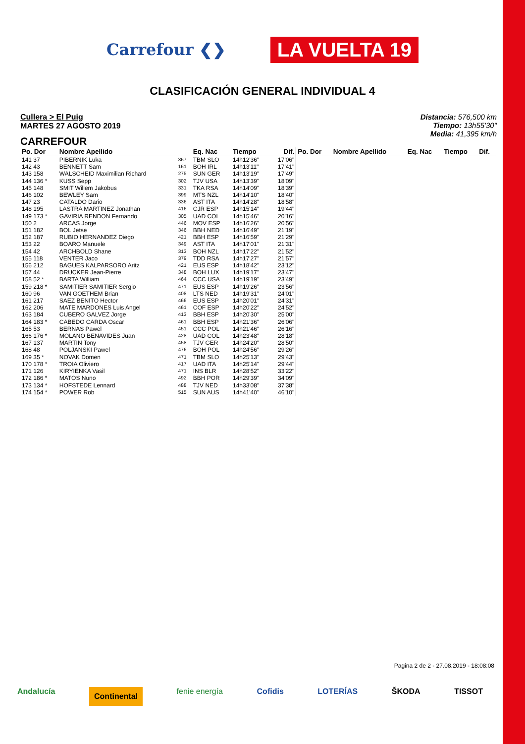Carrefour ❮❯ LA VUELTA 19
CLASIFICACIÓN GENERAL INDIVIDUAL 4
Cullera > El Puig
MARTES 27 AGOSTO 2019
CARREFOUR
Distancia: 576,500 km
Tiempo: 13h55'30"
Media: 41,395 km/h
| Po. Dor | Nombre Apellido | | Eq. Nac | Tiempo | Dif. | Po. Dor | Nombre Apellido | Eq. Nac | Tiempo | Dif. |
| --- | --- | --- | --- | --- | --- | --- | --- | --- | --- | --- |
| 141 37 | PIBERNIK Luka | 367 | TBM SLO | 14h12'36" | 17'06" | | | | | |
| 142 43 | BENNETT Sam | 161 | BOH IRL | 14h13'11" | 17'41" | | | | | |
| 143 158 | WALSCHEID Maximilian Richard | 275 | SUN GER | 14h13'19" | 17'49" | | | | | |
| 144 136 * | KUSS Sepp | 302 | TJV USA | 14h13'39" | 18'09" | | | | | |
| 145 148 | SMIT Willem Jakobus | 331 | TKA RSA | 14h14'09" | 18'39" | | | | | |
| 146 102 | BEWLEY Sam | 399 | MTS NZL | 14h14'10" | 18'40" | | | | | |
| 147 23 | CATALDO Dario | 336 | AST ITA | 14h14'28" | 18'58" | | | | | |
| 148 195 | LASTRA MARTINEZ Jonathan | 416 | CJR ESP | 14h15'14" | 19'44" | | | | | |
| 149 173 * | GAVIRIA RENDON Fernando | 305 | UAD COL | 14h15'46" | 20'16" | | | | | |
| 150 2 | ARCAS Jorge | 446 | MOV ESP | 14h16'26" | 20'56" | | | | | |
| 151 182 | BOL Jetse | 346 | BBH NED | 14h16'49" | 21'19" | | | | | |
| 152 187 | RUBIO HERNANDEZ Diego | 421 | BBH ESP | 14h16'59" | 21'29" | | | | | |
| 153 22 | BOARO Manuele | 349 | AST ITA | 14h17'01" | 21'31" | | | | | |
| 154 42 | ARCHBOLD Shane | 313 | BOH NZL | 14h17'22" | 21'52" | | | | | |
| 155 118 | VENTER Jaco | 379 | TDD RSA | 14h17'27" | 21'57" | | | | | |
| 156 212 | BAGUES KALPARSORO Aritz | 421 | EUS ESP | 14h18'42" | 23'12" | | | | | |
| 157 44 | DRUCKER Jean-Pierre | 348 | BOH LUX | 14h19'17" | 23'47" | | | | | |
| 158 52 * | BARTA William | 464 | CCC USA | 14h19'19" | 23'49" | | | | | |
| 159 218 * | SAMITIER SAMITIER Sergio | 471 | EUS ESP | 14h19'26" | 23'56" | | | | | |
| 160 96 | VAN GOETHEM Brian | 408 | LTS NED | 14h19'31" | 24'01" | | | | | |
| 161 217 | SAEZ BENITO Hector | 466 | EUS ESP | 14h20'01" | 24'31" | | | | | |
| 162 206 | MATE MARDONES Luis Angel | 461 | COF ESP | 14h20'22" | 24'52" | | | | | |
| 163 184 | CUBERO GALVEZ Jorge | 413 | BBH ESP | 14h20'30" | 25'00" | | | | | |
| 164 183 * | CABEDO CARDA Oscar | 461 | BBH ESP | 14h21'36" | 26'06" | | | | | |
| 165 53 | BERNAS Pawel | 451 | CCC POL | 14h21'46" | 26'16" | | | | | |
| 166 176 * | MOLANO BENAVIDES Juan | 428 | UAD COL | 14h23'48" | 28'18" | | | | | |
| 167 137 | MARTIN Tony | 458 | TJV GER | 14h24'20" | 28'50" | | | | | |
| 168 48 | POLJANSKI Pawel | 476 | BOH POL | 14h24'56" | 29'26" | | | | | |
| 169 35 * | NOVAK Domen | 471 | TBM SLO | 14h25'13" | 29'43" | | | | | |
| 170 178 * | TROIA Oliviero | 417 | UAD ITA | 14h25'14" | 29'44" | | | | | |
| 171 126 | KIRYIENKA Vasil | 471 | INS BLR | 14h28'52" | 33'22" | | | | | |
| 172 186 * | MATOS Nuno | 492 | BBH POR | 14h29'39" | 34'09" | | | | | |
| 173 134 * | HOFSTEDE Lennard | 488 | TJV NED | 14h33'08" | 37'38" | | | | | |
| 174 154 * | POWER Rob | 515 | SUN AUS | 14h41'40" | 46'10" | | | | | |
Pagina 2 de 2 - 27.08.2019 - 18:08:08
Andalucía Continental fenie energía Cofidis LOTERÍAS ŠKODA TISSOT